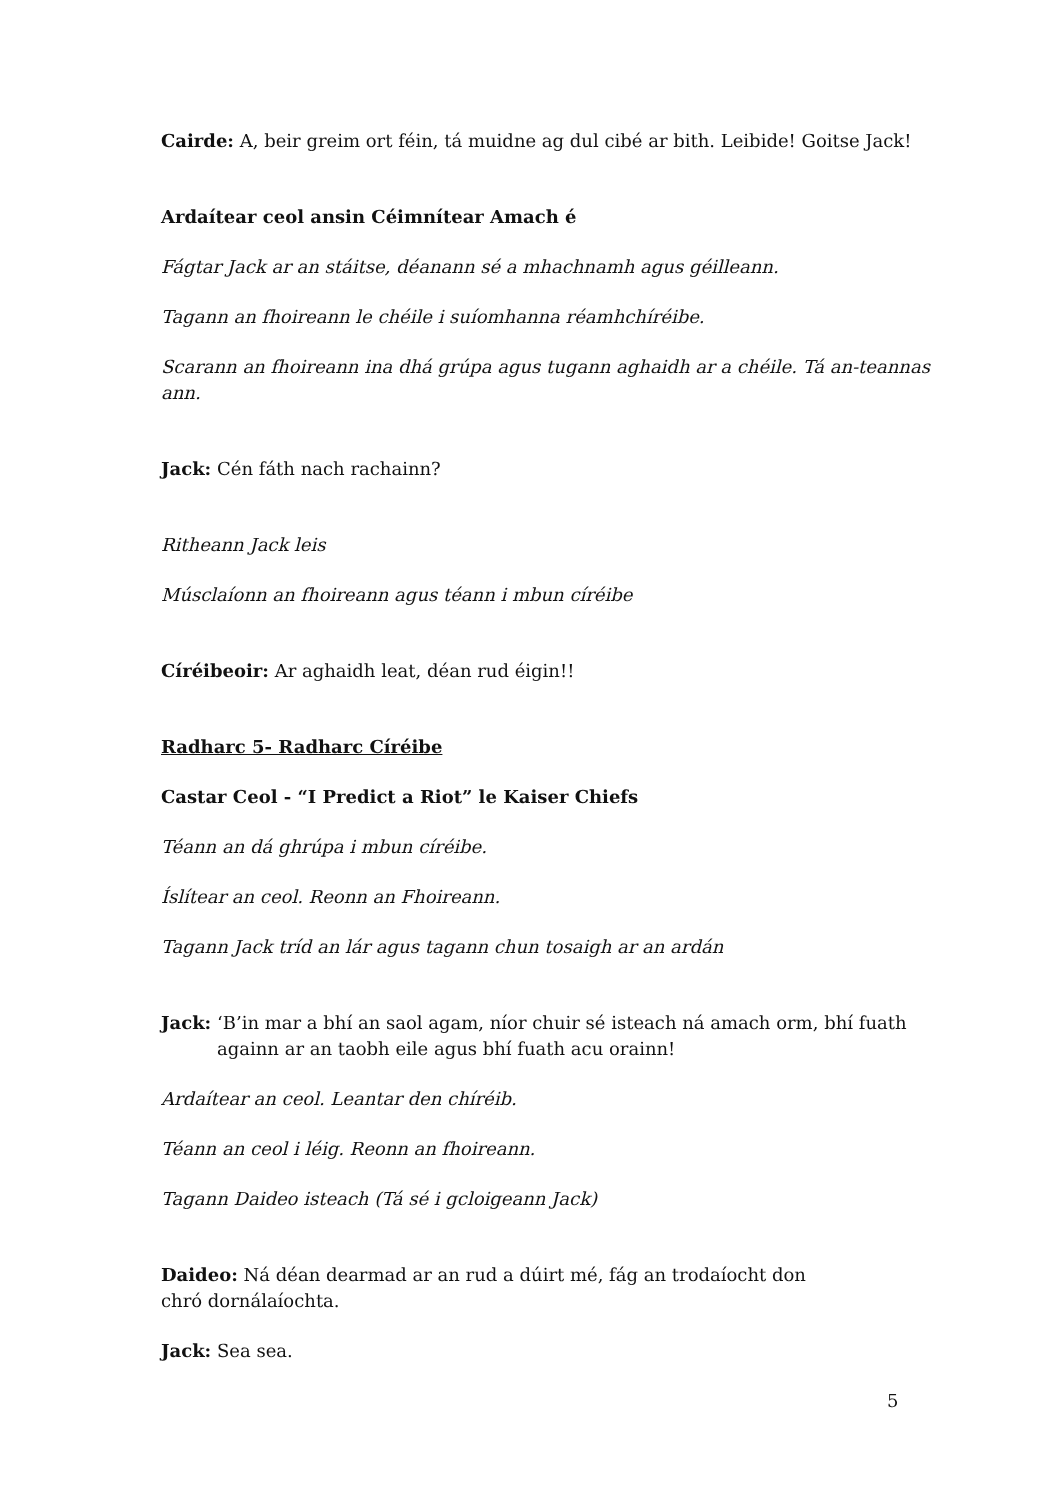Cairde: A, beir greim ort féin, tá muidne ag dul cibé ar bith. Leibide! Goitse Jack!
Ardaítear ceol ansin Céimnítear Amach é
Fágtar Jack ar an stáitse, déanann sé a mhachnamh agus géilleann.
Tagann an fhoireann le chéile i suíomhanna réamhchíréibe.
Scarann an fhoireann ina dhá grúpa agus tugann aghaidh ar a chéile. Tá an-teannas ann.
Jack: Cén fáth nach rachainn?
Ritheann Jack leis
Músclaíonn an fhoireann agus téann i mbun círéibe
Círéibeoir: Ar aghaidh leat, déan rud éigin!!
Radharc 5- Radharc Círéibe
Castar Ceol - “I Predict a Riot” le Kaiser Chiefs
Téann an dá ghrúpa i mbun círéibe.
Íslítear an ceol. Reonn an Fhoireann.
Tagann Jack tríd an lár agus tagann chun tosaigh ar an ardán
Jack: ‘B’in mar a bhí an saol agam, níor chuir sé isteach ná amach orm, bhí fuath againn ar an taobh eile agus bhí fuath acu orainn!
Ardaítear an ceol. Leantar den chíréib.
Téann an ceol i léig. Reonn an fhoireann.
Tagann Daideo isteach (Tá sé i gcloigeann Jack)
Daideo: Ná déan dearmad ar an rud a dúirt mé, fág an trodaíocht don chró dornálaíochta.
Jack: Sea sea.
5